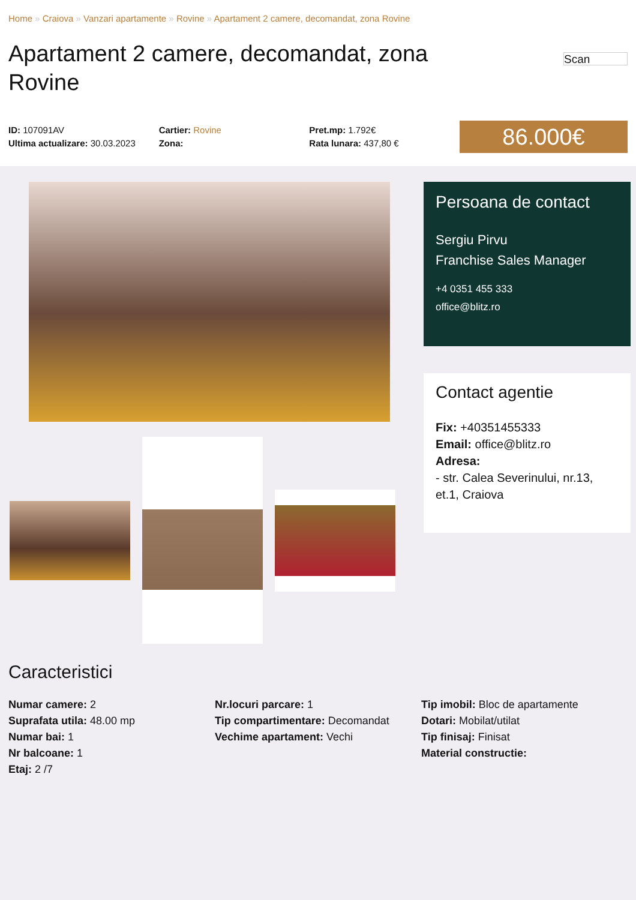Home » Craiova » Vanzari apartamente » Rovine » Apartament 2 camere, decomandat, zona Rovine
Apartament 2 camere, decomandat, zona Rovine
Scan
ID: 107091AV
Ultima actualizare: 30.03.2023
Cartier: Rovine
Zona:
Pret.mp: 1.792€
Rata lunara: 437,80 €
86.000€
Persoana de contact
Sergiu Pirvu
Franchise Sales Manager
+4 0351 455 333
office@blitz.ro
Contact agentie
Fix: +40351455333
Email: office@blitz.ro
Adresa:
- str. Calea Severinului, nr.13, et.1, Craiova
Caracteristici
Numar camere: 2
Suprafata utila: 48.00 mp
Numar bai: 1
Nr balcoane: 1
Etaj: 2 /7
Nr.locuri parcare: 1
Tip compartimentare: Decomandat
Vechime apartament: Vechi
Tip imobil: Bloc de apartamente
Dotari: Mobilat/utilat
Tip finisaj: Finisat
Material constructie: